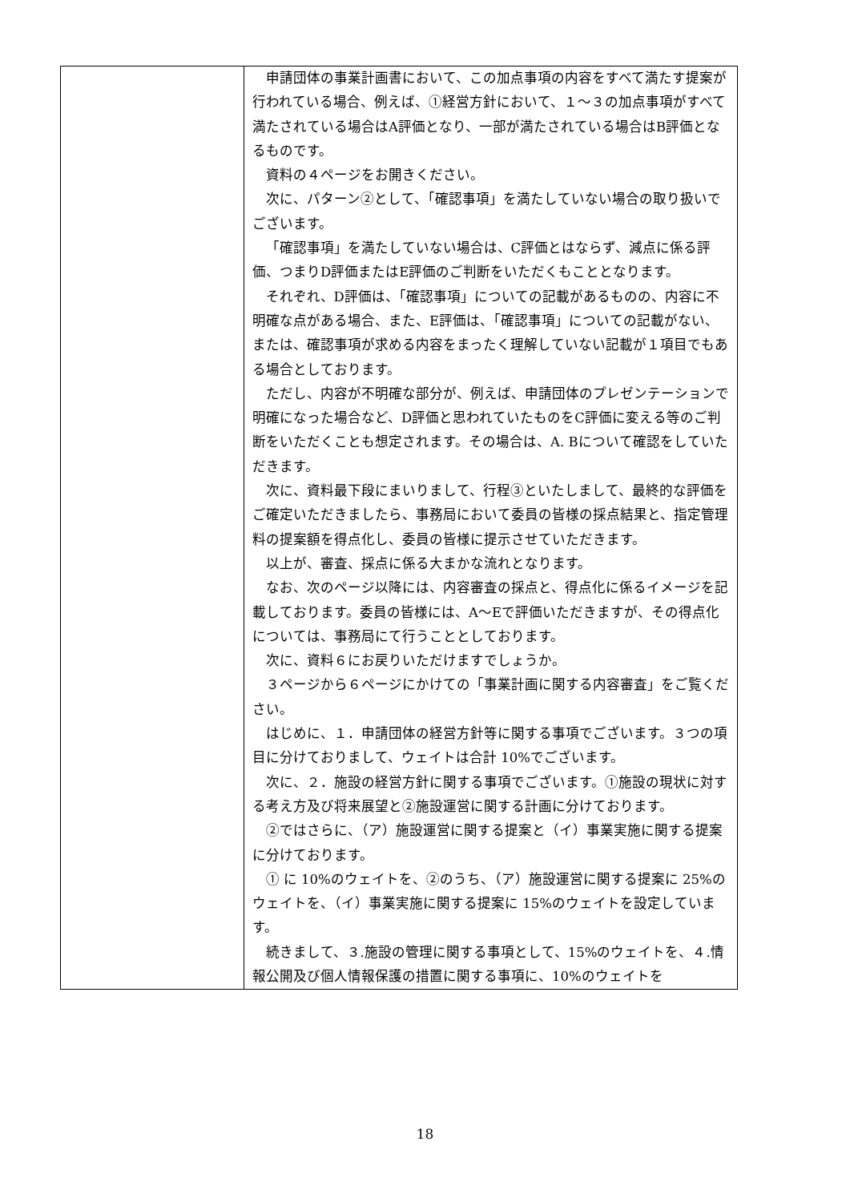| | 申請団体の事業計画書において、この加点事項の内容をすべて満たす提案が行われている場合、例えば、①経営方針において、１～３の加点事項がすべて満たされている場合はA評価となり、一部が満たされている場合はB評価となるものです。 資料の４ページをお開きください。 次に、パターン②として、「確認事項」を満たしていない場合の取り扱いでございます。 「確認事項」を満たしていない場合は、C評価とはならず、減点に係る評価、つまりD評価またはE評価のご判断をいただくもこととなります。 それぞれ、D評価は、「確認事項」についての記載があるものの、内容に不明確な点がある場合、また、E評価は、「確認事項」についての記載がない、または、確認事項が求める内容をまったく理解していない記載が１項目でもある場合としております。 ただし、内容が不明確な部分が、例えば、申請団体のプレゼンテーションで明確になった場合など、D評価と思われていたものをC評価に変える等のご判断をいただくことも想定されます。その場合は、A. Bについて確認をしていただきます。 次に、資料最下段にまいりまして、行程③といたしまして、最終的な評価をご確定いただきましたら、事務局において委員の皆様の採点結果と、指定管理料の提案額を得点化し、委員の皆様に提示させていただきます。 以上が、審査、採点に係る大まかな流れとなります。 なお、次のページ以降には、内容審査の採点と、得点化に係るイメージを記載しております。委員の皆様には、A～Eで評価いただきますが、その得点化については、事務局にて行うこととしております。 次に、資料６にお戻りいただけますでしょうか。 ３ページから６ページにかけての「事業計画に関する内容審査」をご覧ください。 はじめに、１．申請団体の経営方針等に関する事項でございます。３つの項目に分けておりまして、ウェイトは合計 10%でございます。 次に、２．施設の経営方針に関する事項でございます。①施設の現状に対する考え方及び将来展望と②施設運営に関する計画に分けております。 ②ではさらに、（ア）施設運営に関する提案と（イ）事業実施に関する提案に分けております。 ① に 10%のウェイトを、②のうち、（ア）施設運営に関する提案に 25%のウェイトを、（イ）事業実施に関する提案に 15%のウェイトを設定しています。 続きまして、３.施設の管理に関する事項として、15%のウェイトを、４.情報公開及び個人情報保護の措置に関する事項に、10%のウェイトを |
18